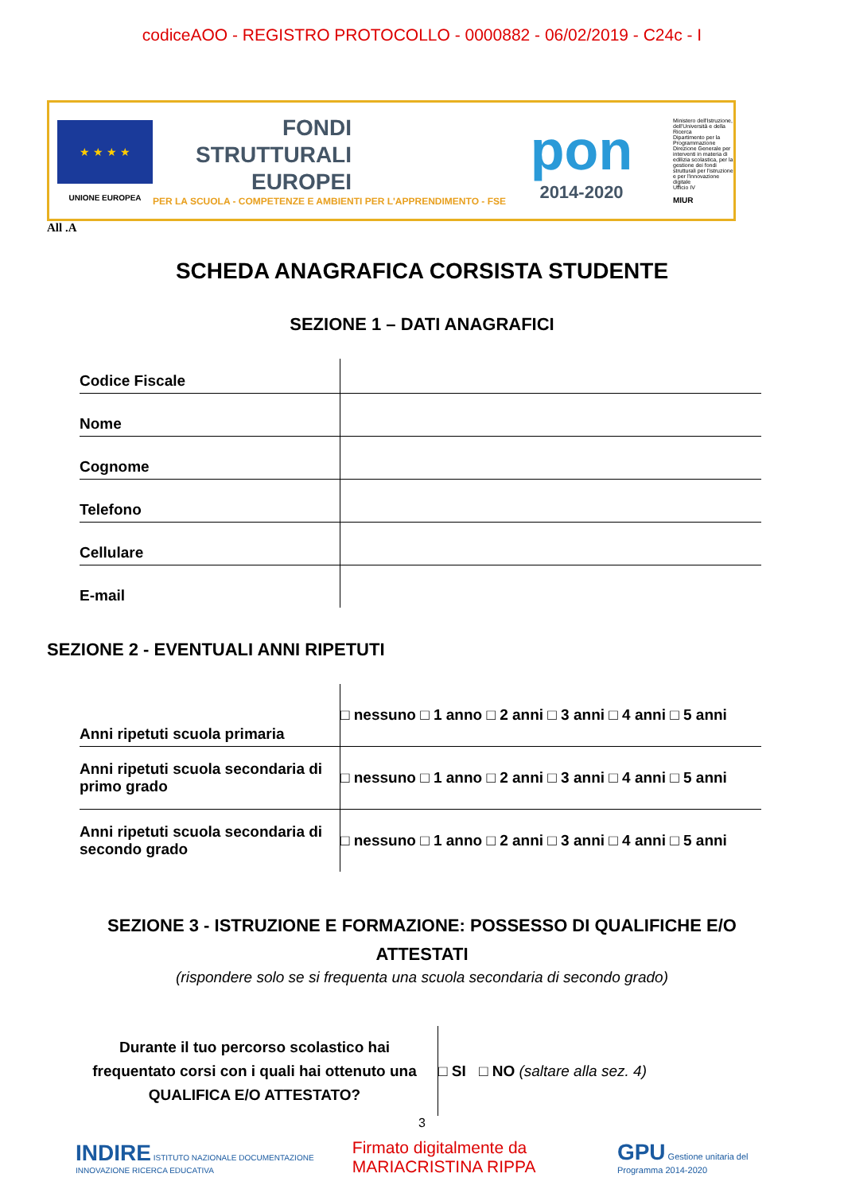codiceAOO - REGISTRO PROTOCOLLO - 0000882 - 06/02/2019 - C24c - I
★ ★ ★ ★
UNIONE EUROPEA
FONDI
STRUTTURALI
EUROPEI
PER LA SCUOLA - COMPETENZE E AMBIENTI PER L'APPRENDIMENTO - FSE
pon
2014-2020
Ministero dell'Istruzione, dell'Università e della Ricerca
Dipartimento per la Programmazione
Direzione Generale per interventi in materia di edilizia scolastica, per la gestione dei fondi strutturali per l'istruzione e per l'innovazione digitale
Ufficio IV
MIUR
All .A
SCHEDA ANAGRAFICA CORSISTA STUDENTE
SEZIONE 1 – DATI ANAGRAFICI
| Codice Fiscale | |
| Nome | |
| Cognome | |
| Telefono | |
| Cellulare | |
| E-mail | |
SEZIONE 2 - EVENTUALI ANNI RIPETUTI
| Anni ripetuti scuola primaria | □ nessuno □ 1 anno □ 2 anni □ 3 anni □ 4 anni □ 5 anni |
| Anni ripetuti scuola secondaria di primo grado | □ nessuno □ 1 anno □ 2 anni □ 3 anni □ 4 anni □ 5 anni |
| Anni ripetuti scuola secondaria di secondo grado | □ nessuno □ 1 anno □ 2 anni □ 3 anni □ 4 anni □ 5 anni |
SEZIONE 3 - ISTRUZIONE E FORMAZIONE: POSSESSO DI QUALIFICHE E/O ATTESTATI
(rispondere solo se si frequenta una scuola secondaria di secondo grado)
| Durante il tuo percorso scolastico hai frequentato corsi con i quali hai ottenuto una QUALIFICA E/O ATTESTATO? | □ SI | □ NO (saltare alla sez. 4) |
3
INDIRE ISTITUTO NAZIONALE DOCUMENTAZIONE INNOVAZIONE RICERCA EDUCATIVA
Firmato digitalmente da MARIACRISTINA RIPPA
GPU Gestione unitaria del Programma 2014-2020